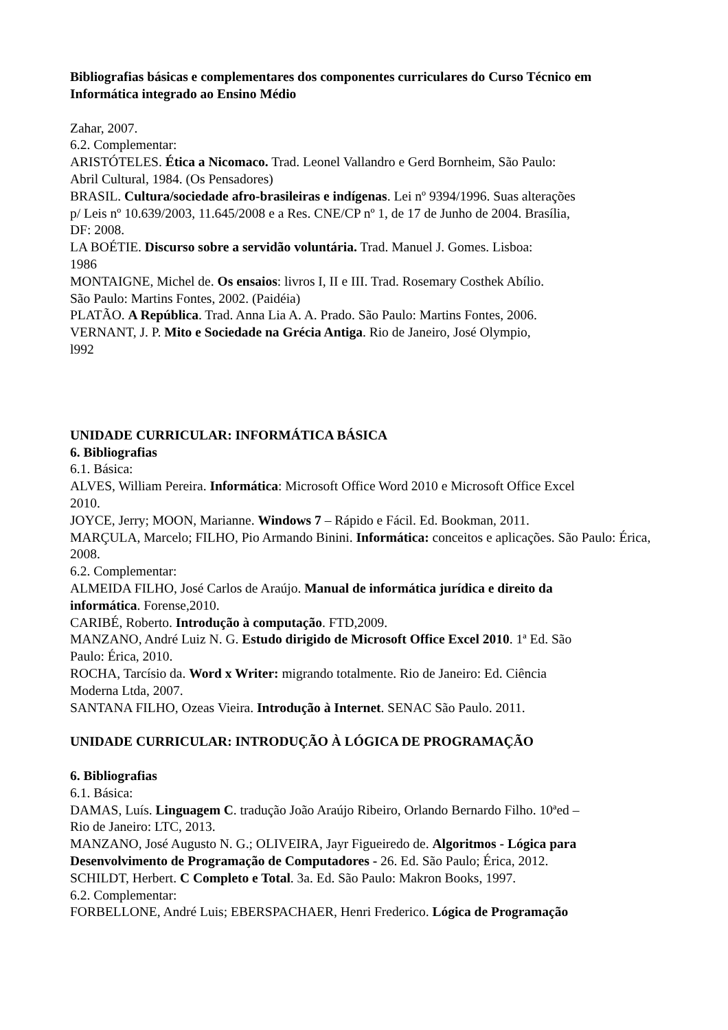Bibliografias básicas e complementares dos componentes curriculares do Curso Técnico em Informática integrado ao Ensino Médio
Zahar, 2007.
6.2. Complementar:
ARISTÓTELES. Ética a Nicomaco. Trad. Leonel Vallandro e Gerd Bornheim, São Paulo: Abril Cultural, 1984. (Os Pensadores)
BRASIL. Cultura/sociedade afro-brasileiras e indígenas. Lei nº 9394/1996. Suas alterações p/ Leis nº 10.639/2003, 11.645/2008 e a Res. CNE/CP nº 1, de 17 de Junho de 2004. Brasília, DF: 2008.
LA BOÉTIE. Discurso sobre a servidão voluntária. Trad. Manuel J. Gomes. Lisboa: 1986
MONTAIGNE, Michel de. Os ensaios: livros I, II e III. Trad. Rosemary Costhek Abílio. São Paulo: Martins Fontes, 2002. (Paidéia)
PLATÃO. A República. Trad. Anna Lia A. A. Prado. São Paulo: Martins Fontes, 2006.
VERNANT, J. P. Mito e Sociedade na Grécia Antiga. Rio de Janeiro, José Olympio, l992
UNIDADE CURRICULAR: INFORMÁTICA BÁSICA
6. Bibliografias
6.1. Básica:
ALVES, William Pereira. Informática: Microsoft Office Word 2010 e Microsoft Office Excel 2010.
JOYCE, Jerry; MOON, Marianne. Windows 7 – Rápido e Fácil. Ed. Bookman, 2011.
MARÇULA, Marcelo; FILHO, Pio Armando Binini. Informática: conceitos e aplicações. São Paulo: Érica, 2008.
6.2. Complementar:
ALMEIDA FILHO, José Carlos de Araújo. Manual de informática jurídica e direito da informática. Forense,2010.
CARIBÉ, Roberto. Introdução à computação. FTD,2009.
MANZANO, André Luiz N. G. Estudo dirigido de Microsoft Office Excel 2010. 1ª Ed. São Paulo: Érica, 2010.
ROCHA, Tarcísio da. Word x Writer: migrando totalmente. Rio de Janeiro: Ed. Ciência Moderna Ltda, 2007.
SANTANA FILHO, Ozeas Vieira. Introdução à Internet. SENAC São Paulo. 2011.
UNIDADE CURRICULAR: INTRODUÇÃO À LÓGICA DE PROGRAMAÇÃO
6. Bibliografias
6.1. Básica:
DAMAS, Luís. Linguagem C. tradução João Araújo Ribeiro, Orlando Bernardo Filho. 10ªed – Rio de Janeiro: LTC, 2013.
MANZANO, José Augusto N. G.; OLIVEIRA, Jayr Figueiredo de. Algoritmos - Lógica para Desenvolvimento de Programação de Computadores - 26. Ed. São Paulo; Érica, 2012.
SCHILDT, Herbert. C Completo e Total. 3a. Ed. São Paulo: Makron Books, 1997.
6.2. Complementar:
FORBELLONE, André Luis; EBERSPACHAER, Henri Frederico. Lógica de Programação